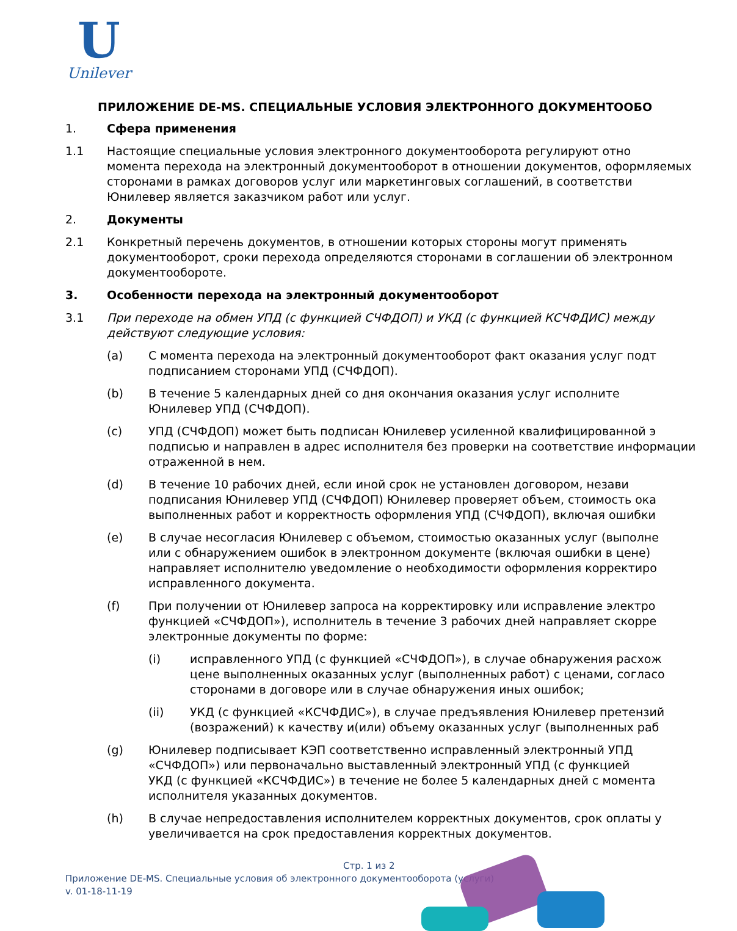U
Unilever
ПРИЛОЖЕНИЕ DE-MS. СПЕЦИАЛЬНЫЕ УСЛОВИЯ ЭЛЕКТРОННОГО ДОКУМЕНТООБО
1. Сфера применения
1.1 Настоящие специальные условия электронного документооборота регулируют отно
момента перехода на электронный документооборот в отношении документов, оформляемых
сторонами в рамках договоров услуг или маркетинговых соглашений, в соответстви
Юнилевер является заказчиком работ или услуг.
2. Документы
2.1 Конкретный перечень документов, в отношении которых стороны могут применять
документооборот, сроки перехода определяются сторонами в соглашении об электронном
документообороте.
3. Особенности перехода на электронный документооборот
3.1 При переходе на обмен УПД (с функцией СЧФДОП) и УКД (с функцией КСЧФДИС) между
действуют следующие условия:
(a) С момента перехода на электронный документооборот факт оказания услуг подт
подписанием сторонами УПД (СЧФДОП).
(b) В течение 5 календарных дней со дня окончания оказания услуг исполните
Юнилевер УПД (СЧФДОП).
(c) УПД (СЧФДОП) может быть подписан Юнилевер усиленной квалифицированной э
подписью и направлен в адрес исполнителя без проверки на соответствие информации
отраженной в нем.
(d) В течение 10 рабочих дней, если иной срок не установлен договором, незави
подписания Юнилевер УПД (СЧФДОП) Юнилевер проверяет объем, стоимость ока
выполненных работ и корректность оформления УПД (СЧФДОП), включая ошибки
(e) В случае несогласия Юнилевер с объемом, стоимостью оказанных услуг (выполне
или с обнаружением ошибок в электронном документе (включая ошибки в цене)
направляет исполнителю уведомление о необходимости оформления корректиро
исправленного документа.
(f) При получении от Юнилевер запроса на корректировку или исправление электро
функцией «СЧФДОП»), исполнитель в течение 3 рабочих дней направляет скорре
электронные документы по форме:
(i) исправленного УПД (с функцией «СЧФДОП»), в случае обнаружения расхож
цене выполненных оказанных услуг (выполненных работ) с ценами, согласо
сторонами в договоре или в случае обнаружения иных ошибок;
(ii) УКД (с функцией «КСЧФДИС»), в случае предъявления Юнилевер претензий
(возражений) к качеству и(или) объему оказанных услуг (выполненных раб
(g) Юнилевер подписывает КЭП соответственно исправленный электронный УПД
«СЧФДОП») или первоначально выставленный электронный УПД (с функцией
УКД (с функцией «КСЧФДИС») в течение не более 5 календарных дней с момента
исполнителя указанных документов.
(h) В случае непредоставления исполнителем корректных документов, срок оплаты у
увеличивается на срок предоставления корректных документов.
Стр. 1 из 2
Приложение DE-MS. Специальные условия об электронного документооборота (услуги)
v. 01-18-11-19